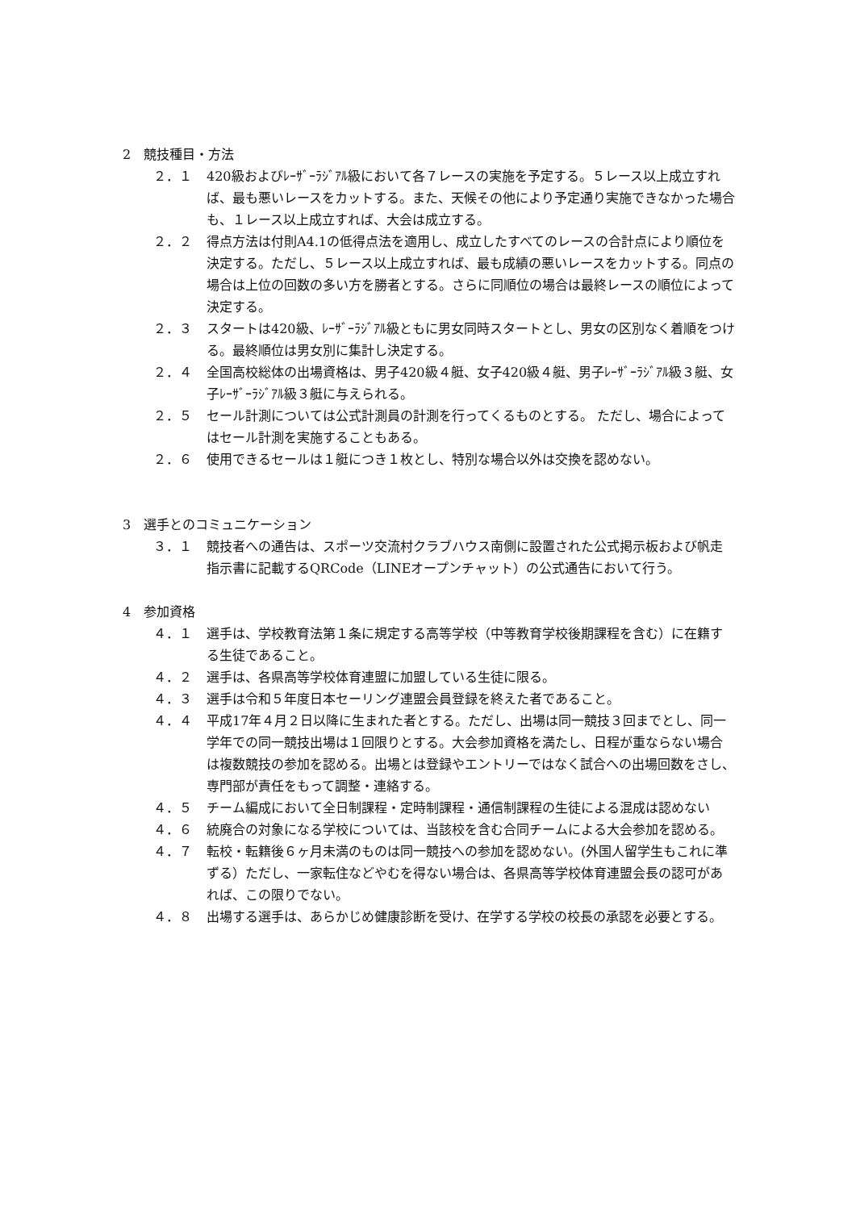2　競技種目・方法
２．１ 420級およびﾚｰｻﾞｰﾗｼﾞｱﾙ級において各７レースの実施を予定する。５レース以上成立すれば、最も悪いレースをカットする。また、天候その他により予定通り実施できなかった場合も、１レース以上成立すれば、大会は成立する。
２．２ 得点方法は付則A4.1の低得点法を適用し、成立したすべてのレースの合計点により順位を決定する。ただし、５レース以上成立すれば、最も成績の悪いレースをカットする。同点の場合は上位の回数の多い方を勝者とする。さらに同順位の場合は最終レースの順位によって決定する。
２．３ スタートは420級、ﾚｰｻﾞｰﾗｼﾞｱﾙ級ともに男女同時スタートとし、男女の区別なく着順をつける。最終順位は男女別に集計し決定する。
２．４ 全国高校総体の出場資格は、男子420級４艇、女子420級４艇、男子ﾚｰｻﾞｰﾗｼﾞｱﾙ級３艇、女子ﾚｰｻﾞｰﾗｼﾞｱﾙ級３艇に与えられる。
２．５ セール計測については公式計測員の計測を行ってくるものとする。 ただし、場合によってはセール計測を実施することもある。
２．６ 使用できるセールは１艇につき１枚とし、特別な場合以外は交換を認めない。
3　選手とのコミュニケーション
３．１ 競技者への通告は、スポーツ交流村クラブハウス南側に設置された公式掲示板および帆走指示書に記載するQRCode（LINEオープンチャット）の公式通告において行う。
4　参加資格
４．１ 選手は、学校教育法第１条に規定する高等学校（中等教育学校後期課程を含む）に在籍する生徒であること。
４．２ 選手は、各県高等学校体育連盟に加盟している生徒に限る。
４．３ 選手は令和５年度日本セーリング連盟会員登録を終えた者であること。
４．４ 平成17年４月２日以降に生まれた者とする。ただし、出場は同一競技３回までとし、同一学年での同一競技出場は１回限りとする。大会参加資格を満たし、日程が重ならない場合は複数競技の参加を認める。出場とは登録やエントリーではなく試合への出場回数をさし、専門部が責任をもって調整・連絡する。
４．５ チーム編成において全日制課程・定時制課程・通信制課程の生徒による混成は認めない
４．６ 統廃合の対象になる学校については、当該校を含む合同チームによる大会参加を認める。
４．７ 転校・転籍後６ヶ月未満のものは同一競技への参加を認めない。(外国人留学生もこれに準ずる）ただし、一家転住などやむを得ない場合は、各県高等学校体育連盟会長の認可があれば、この限りでない。
４．８ 出場する選手は、あらかじめ健康診断を受け、在学する学校の校長の承認を必要とする。